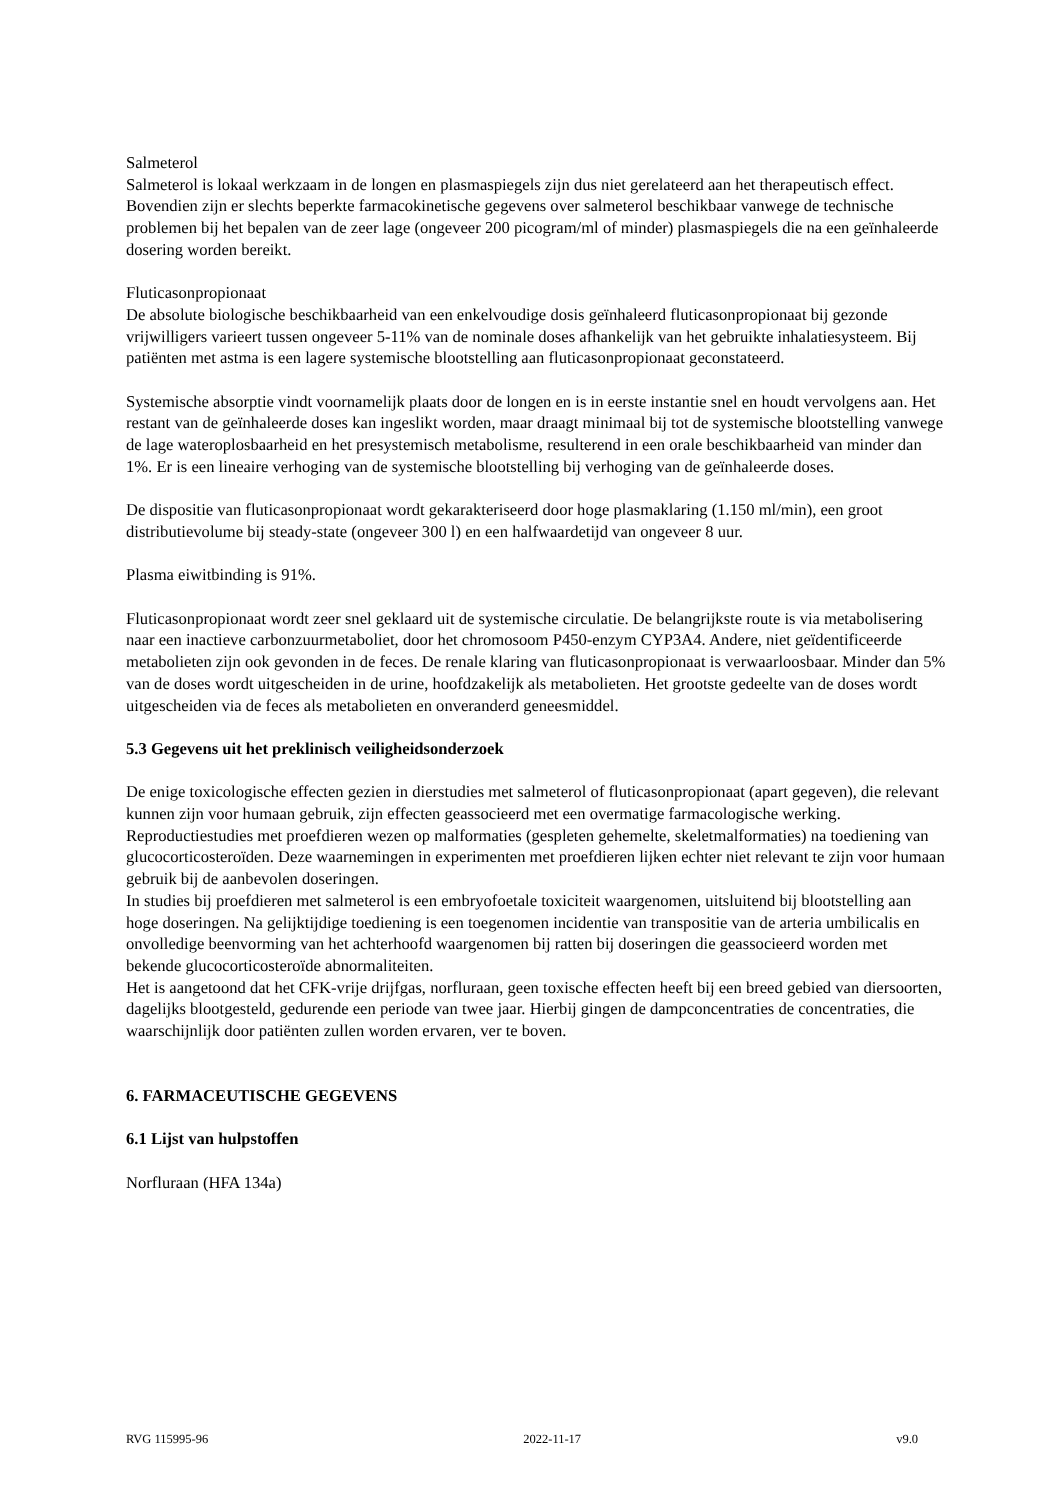Salmeterol
Salmeterol is lokaal werkzaam in de longen en plasmaspiegels zijn dus niet gerelateerd aan het therapeutisch effect. Bovendien zijn er slechts beperkte farmacokinetische gegevens over salmeterol beschikbaar vanwege de technische problemen bij het bepalen van de zeer lage (ongeveer 200 picogram/ml of minder) plasmaspiegels die na een geïnhaleerde dosering worden bereikt.
Fluticasonpropionaat
De absolute biologische beschikbaarheid van een enkelvoudige dosis geïnhaleerd fluticasonpropionaat bij gezonde vrijwilligers varieert tussen ongeveer 5-11% van de nominale doses afhankelijk van het gebruikte inhalatiesysteem. Bij patiënten met astma is een lagere systemische blootstelling aan fluticasonpropionaat geconstateerd.
Systemische absorptie vindt voornamelijk plaats door de longen en is in eerste instantie snel en houdt vervolgens aan. Het restant van de geïnhaleerde doses kan ingeslikt worden, maar draagt minimaal bij tot de systemische blootstelling vanwege de lage wateroplosbaarheid en het presystemisch metabolisme, resulterend in een orale beschikbaarheid van minder dan 1%. Er is een lineaire verhoging van de systemische blootstelling bij verhoging van de geïnhaleerde doses.
De dispositie van fluticasonpropionaat wordt gekarakteriseerd door hoge plasmaklaring (1.150 ml/min), een groot distributievolume bij steady-state (ongeveer 300 l) en een halfwaardetijd van ongeveer 8 uur.
Plasma eiwitbinding is 91%.
Fluticasonpropionaat wordt zeer snel geklaard uit de systemische circulatie. De belangrijkste route is via metabolisering naar een inactieve carbonzuurmetaboliet, door het chromosoom P450-enzym CYP3A4. Andere, niet geïdentificeerde metabolieten zijn ook gevonden in de feces. De renale klaring van fluticasonpropionaat is verwaarloosbaar. Minder dan 5% van de doses wordt uitgescheiden in de urine, hoofdzakelijk als metabolieten. Het grootste gedeelte van de doses wordt uitgescheiden via de feces als metabolieten en onveranderd geneesmiddel.
5.3 Gegevens uit het preklinisch veiligheidsonderzoek
De enige toxicologische effecten gezien in dierstudies met salmeterol of fluticasonpropionaat (apart gegeven), die relevant kunnen zijn voor humaan gebruik, zijn effecten geassocieerd met een overmatige farmacologische werking.
Reproductiestudies met proefdieren wezen op malformaties (gespleten gehemelte, skeletmalformaties) na toediening van glucocorticosteroïden. Deze waarnemingen in experimenten met proefdieren lijken echter niet relevant te zijn voor humaan gebruik bij de aanbevolen doseringen.
In studies bij proefdieren met salmeterol is een embryofoetale toxiciteit waargenomen, uitsluitend bij blootstelling aan hoge doseringen. Na gelijktijdige toediening is een toegenomen incidentie van transpositie van de arteria umbilicalis en onvolledige beenvorming van het achterhoofd waargenomen bij ratten bij doseringen die geassocieerd worden met bekende glucocorticosteroïde abnormaliteiten.
Het is aangetoond dat het CFK-vrije drijfgas, norfluraan, geen toxische effecten heeft bij een breed gebied van diersoorten, dagelijks blootgesteld, gedurende een periode van twee jaar. Hierbij gingen de dampconcentraties de concentraties, die waarschijnlijk door patiënten zullen worden ervaren, ver te boven.
6. FARMACEUTISCHE GEGEVENS
6.1 Lijst van hulpstoffen
Norfluraan (HFA 134a)
RVG 115995-96 2022-11-17 v9.0